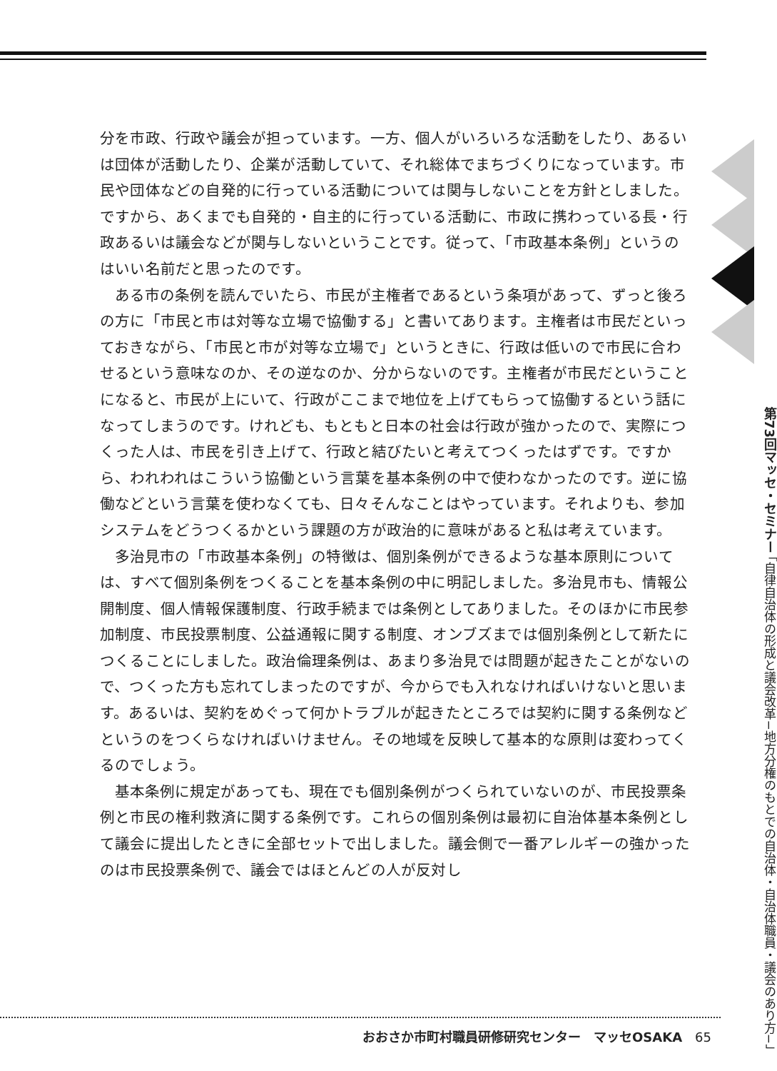分を市政、行政や議会が担っています。一方、個人がいろいろな活動をしたり、あるいは団体が活動したり、企業が活動していて、それ総体でまちづくりになっています。市民や団体などの自発的に行っている活動については関与しないことを方針としました。ですから、あくまでも自発的・自主的に行っている活動に、市政に携わっている長・行政あるいは議会などが関与しないということです。従って、「市政基本条例」というのはいい名前だと思ったのです。
ある市の条例を読んでいたら、市民が主権者であるという条項があって、ずっと後ろの方に「市民と市は対等な立場で協働する」と書いてあります。主権者は市民だといっておきながら、「市民と市が対等な立場で」というときに、行政は低いので市民に合わせるという意味なのか、その逆なのか、分からないのです。主権者が市民だということになると、市民が上にいて、行政がここまで地位を上げてもらって協働するという話になってしまうのです。けれども、もともと日本の社会は行政が強かったので、実際につくった人は、市民を引き上げて、行政と結びたいと考えてつくったはずです。ですから、われわれはこういう協働という言葉を基本条例の中で使わなかったのです。逆に協働などという言葉を使わなくても、日々そんなことはやっています。それよりも、参加システムをどうつくるかという課題の方が政治的に意味があると私は考えています。
多治見市の「市政基本条例」の特徴は、個別条例ができるような基本原則については、すべて個別条例をつくることを基本条例の中に明記しました。多治見市も、情報公開制度、個人情報保護制度、行政手続までは条例としてありました。そのほかに市民参加制度、市民投票制度、公益通報に関する制度、オンブズまでは個別条例として新たにつくることにしました。政治倫理条例は、あまり多治見では問題が起きたことがないので、つくった方も忘れてしまったのですが、今からでも入れなければいけないと思います。あるいは、契約をめぐって何かトラブルが起きたところでは契約に関する条例などというのをつくらなければいけません。その地域を反映して基本的な原則は変わってくるのでしょう。
基本条例に規定があっても、現在でも個別条例がつくられていないのが、市民投票条例と市民の権利救済に関する条例です。これらの個別条例は最初に自治体基本条例として議会に提出したときに全部セットで出しました。議会側で一番アレルギーの強かったのは市民投票条例で、議会ではほとんどの人が反対し
第73回マッセ・セミナー 「自律自治体の形成と議会改革−地方分権のもとでの自治体・自治体職員・議会のあり方−」
おおさか市町村職員研修研究センター　マッセOSAKA　65